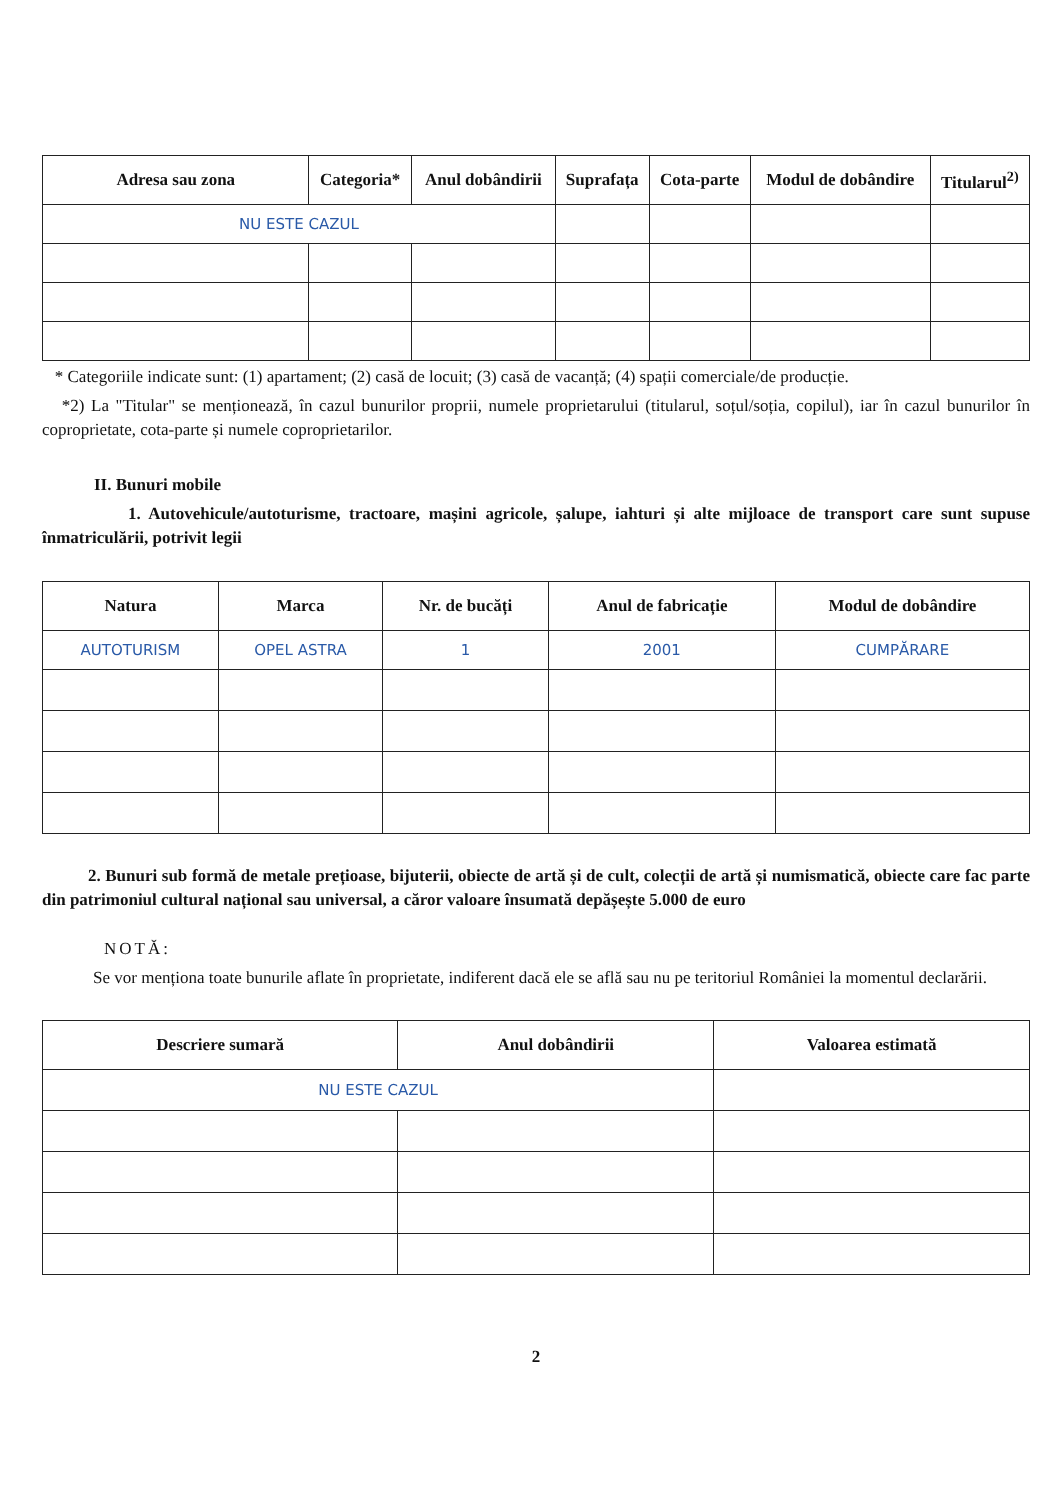| Adresa sau zona | Categoria* | Anul dobândirii | Suprafața | Cota-parte | Modul de dobândire | Titularul<sup>2)</sup> |
| --- | --- | --- | --- | --- | --- | --- |
| NU ESTE CAZUL | | | | | | |
* Categoriile indicate sunt: (1) apartament; (2) casă de locuit; (3) casă de vacanță; (4) spații comerciale/de producție.
*2) La "Titular" se menționează, în cazul bunurilor proprii, numele proprietarului (titularul, soțul/soția, copilul), iar în cazul bunurilor în coproprietate, cota-parte și numele coproprietarilor.
II. Bunuri mobile
1. Autovehicule/autoturisme, tractoare, mașini agricole, șalupe, iahturi și alte mijloace de transport care sunt supuse înmatriculării, potrivit legii
| Natura | Marca | Nr. de bucăți | Anul de fabricație | Modul de dobândire |
| --- | --- | --- | --- | --- |
| AUTOTURISM | OPEL ASTRA | 1 | 2001 | CUMPĂRARE |
2. Bunuri sub formă de metale prețioase, bijuterii, obiecte de artă și de cult, colecții de artă și numismatică, obiecte care fac parte din patrimoniul cultural național sau universal, a căror valoare însumată depășește 5.000 de euro
NOTĂ:
Se vor menționa toate bunurile aflate în proprietate, indiferent dacă ele se află sau nu pe teritoriul României la momentul declarării.
| Descriere sumară | Anul dobândirii | Valoarea estimată |
| --- | --- | --- |
| NU ESTE CAZUL | | |
2